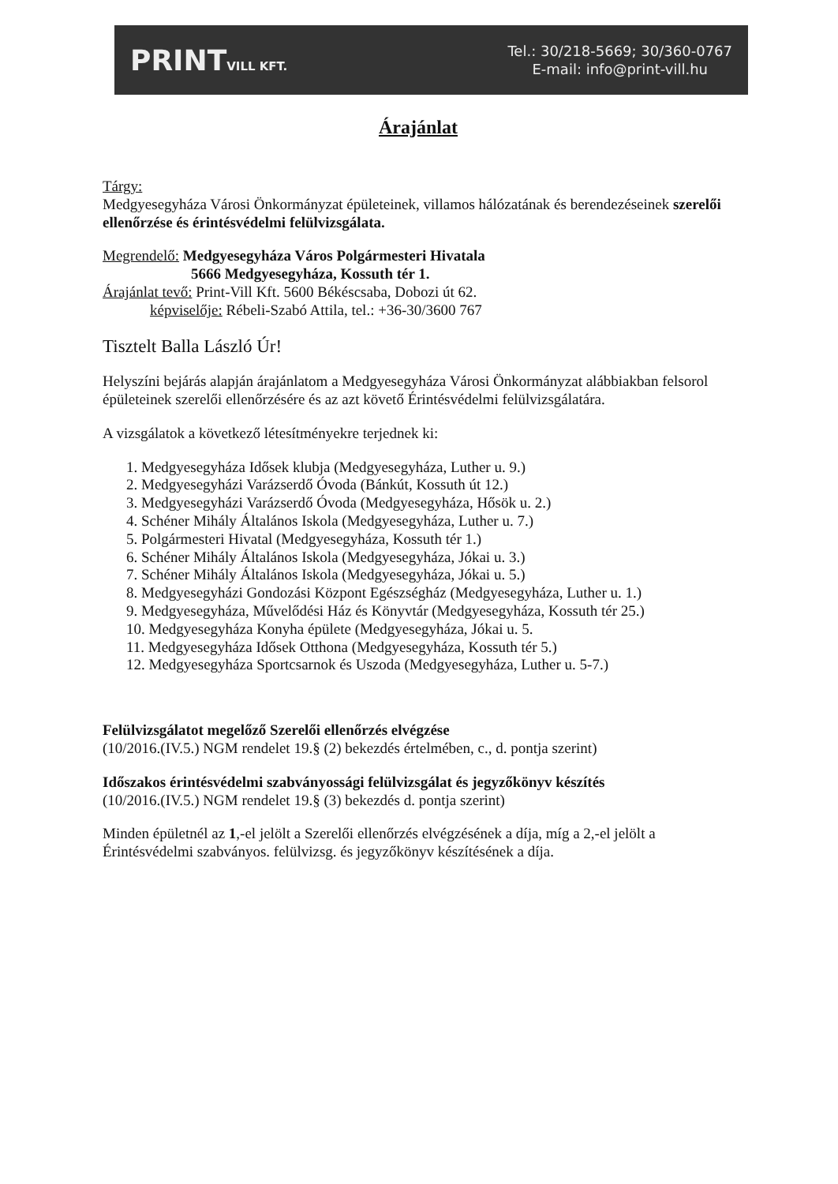PRINTVILL KFT.
Tel.: 30/218-5669; 30/360-0767
E-mail: info@print-vill.hu
Árajánlat
Tárgy:
Medgyesegyháza Városi Önkormányzat épületeinek, villamos hálózatának és berendezéseinek szerelői ellenőrzése és érintésvédelmi felülvizsgálata.
Megrendelő: Medgyesegyháza Város Polgármesteri Hivatala
5666 Medgyesegyháza, Kossuth tér 1.
Árajánlat tevő: Print-Vill Kft. 5600 Békéscsaba, Dobozi út 62.
képviselője: Rébeli-Szabó Attila, tel.: +36-30/3600 767
Tisztelt Balla László Úr!
Helyszíni bejárás alapján árajánlatom a Medgyesegyháza Városi Önkormányzat alábbiakban felsorol épületeinek szerelői ellenőrzésére és az azt követő Érintésvédelmi felülvizsgálatára.
A vizsgálatok a következő létesítményekre terjednek ki:
1. Medgyesegyháza Idősek klubja (Medgyesegyháza, Luther u. 9.)
2. Medgyesegyházi Varázserdő Óvoda (Bánkút, Kossuth út 12.)
3. Medgyesegyházi Varázserdő Óvoda (Medgyesegyháza, Hősök u. 2.)
4. Schéner Mihály Általános Iskola (Medgyesegyháza, Luther u. 7.)
5. Polgármesteri Hivatal (Medgyesegyháza, Kossuth tér 1.)
6. Schéner Mihály Általános Iskola (Medgyesegyháza, Jókai u. 3.)
7. Schéner Mihály Általános Iskola (Medgyesegyháza, Jókai u. 5.)
8. Medgyesegyházi Gondozási Központ Egészségház (Medgyesegyháza, Luther u. 1.)
9. Medgyesegyháza, Művelődési Ház és Könyvtár (Medgyesegyháza, Kossuth tér 25.)
10. Medgyesegyháza Konyha épülete (Medgyesegyháza, Jókai u. 5.
11. Medgyesegyháza Idősek Otthona (Medgyesegyháza, Kossuth tér 5.)
12. Medgyesegyháza Sportcsarnok és Uszoda (Medgyesegyháza, Luther u. 5-7.)
Felülvizsgálatot megelőző Szerelői ellenőrzés elvégzése
(10/2016.(IV.5.) NGM rendelet 19.§ (2) bekezdés értelmében, c., d. pontja szerint)
Időszakos érintésvédelmi szabványossági felülvizsgálat és jegyzőkönyv készítés
(10/2016.(IV.5.) NGM rendelet 19.§ (3) bekezdés d. pontja szerint)
Minden épületnél az 1,-el jelölt a Szerelői ellenőrzés elvégzésének a díja, míg a 2,-el jelölt a Érintésvédelmi szabványos. felülvizsg. és jegyzőkönyv készítésének a díja.